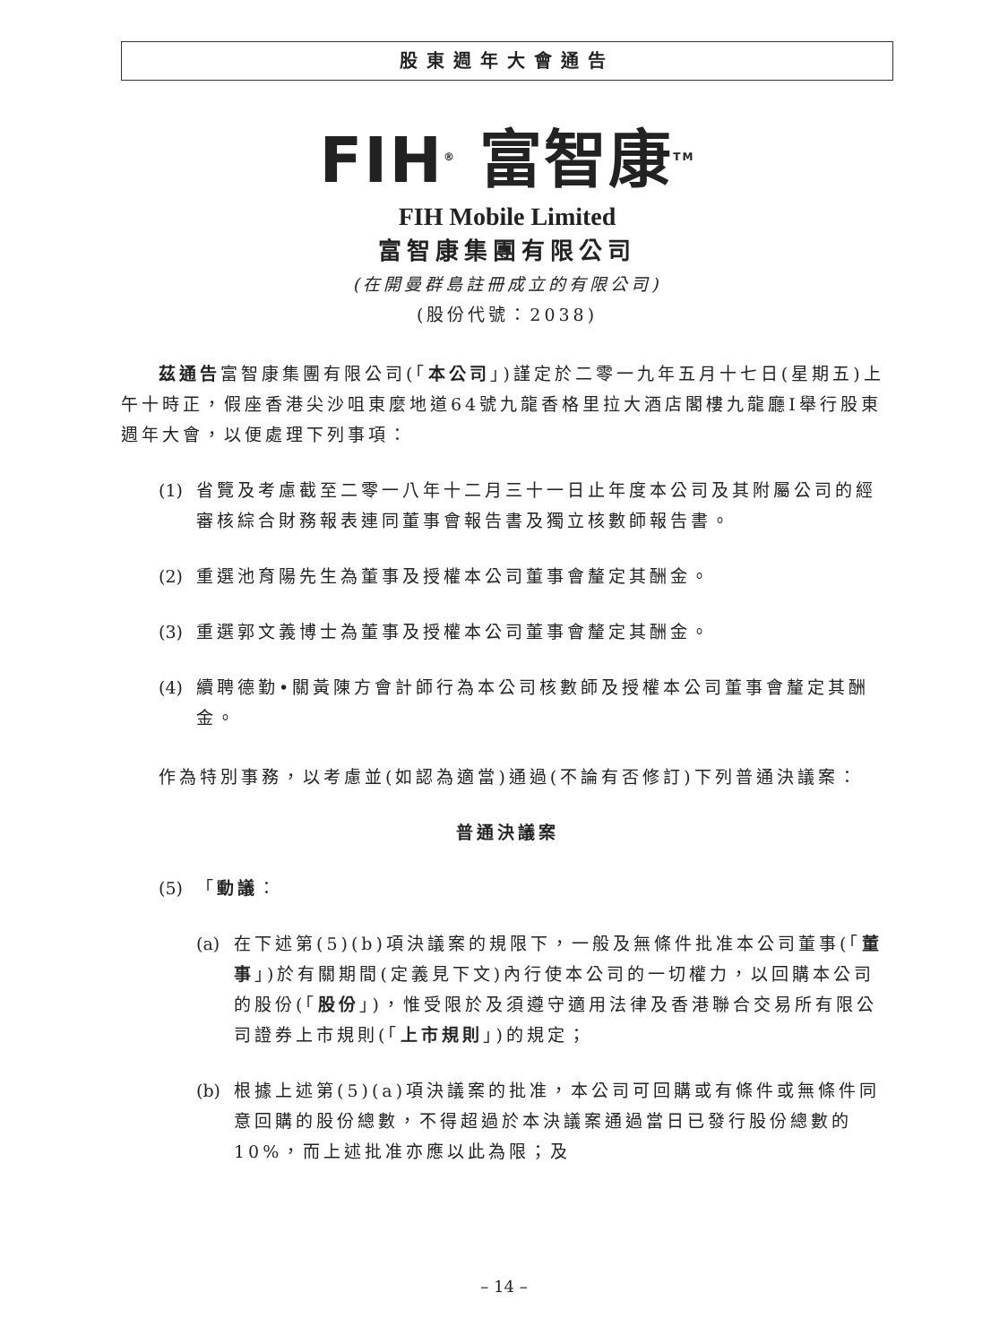股東週年大會通告
FIH<sup>®</sup> 富智康<sup>TM</sup>
FIH Mobile Limited
富智康集團有限公司
(在開曼群島註冊成立的有限公司)
(股份代號：2038)
茲通告富智康集團有限公司(「本公司」)謹定於二零一九年五月十七日(星期五)上午十時正，假座香港尖沙咀東麼地道64號九龍香格里拉大酒店閣樓九龍廳I舉行股東週年大會，以便處理下列事項：
(1) 省覽及考慮截至二零一八年十二月三十一日止年度本公司及其附屬公司的經審核綜合財務報表連同董事會報告書及獨立核數師報告書。
(2) 重選池育陽先生為董事及授權本公司董事會釐定其酬金。
(3) 重選郭文義博士為董事及授權本公司董事會釐定其酬金。
(4) 續聘德勤•關黃陳方會計師行為本公司核數師及授權本公司董事會釐定其酬金。
作為特別事務，以考慮並(如認為適當)通過(不論有否修訂)下列普通決議案：
普通決議案
(5) 「動議：
(a) 在下述第(5)(b)項決議案的規限下，一般及無條件批准本公司董事(「董事」)於有關期間(定義見下文)內行使本公司的一切權力，以回購本公司的股份(「股份」)，惟受限於及須遵守適用法律及香港聯合交易所有限公司證券上市規則(「上市規則」)的規定；
(b) 根據上述第(5)(a)項決議案的批准，本公司可回購或有條件或無條件同意回購的股份總數，不得超過於本決議案通過當日已發行股份總數的10%，而上述批准亦應以此為限；及
– 14 –